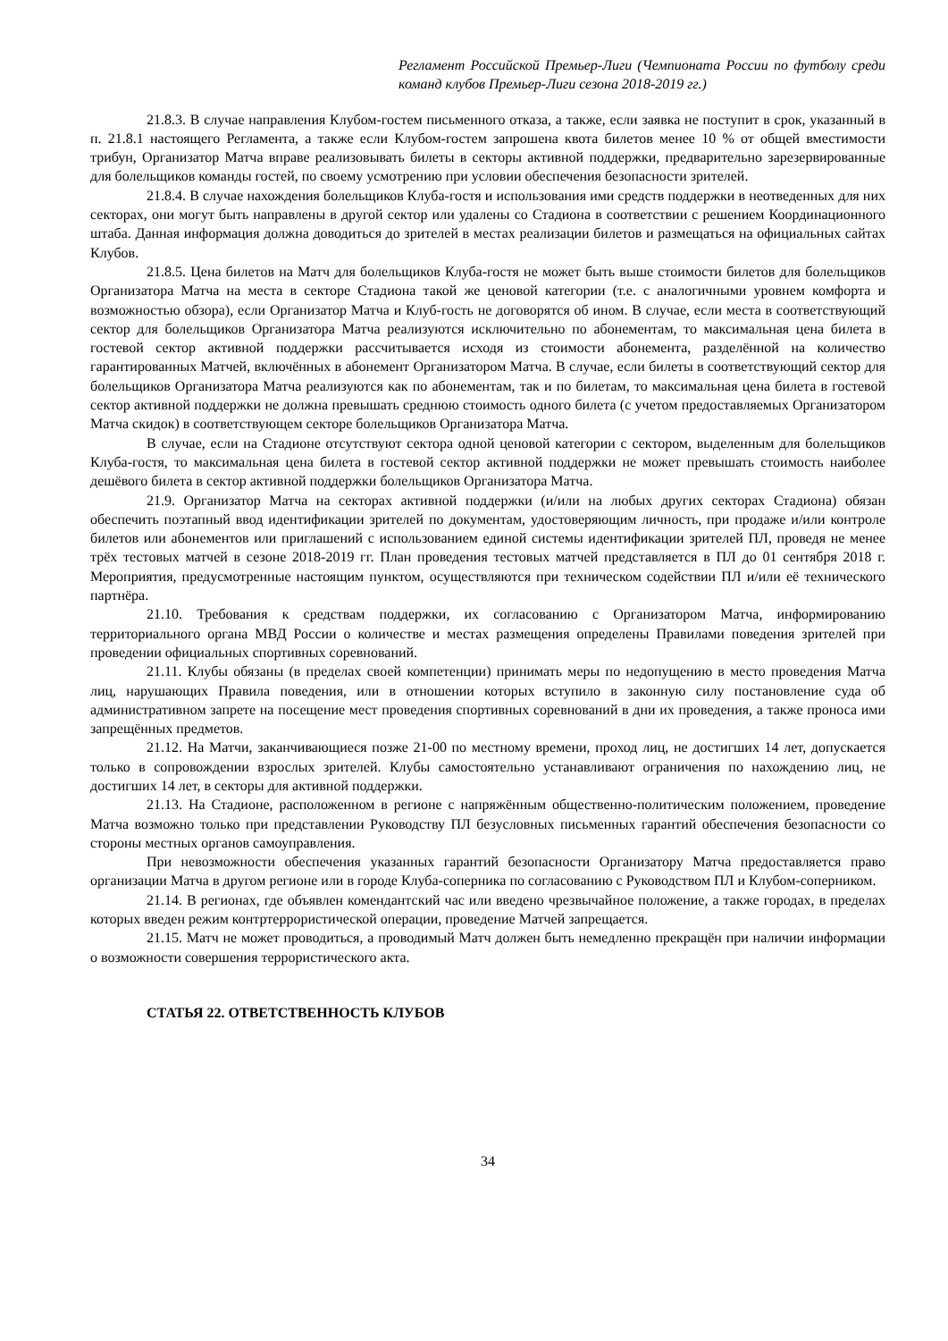Регламент Российской Премьер-Лиги (Чемпионата России по футболу среди команд клубов Премьер-Лиги сезона 2018-2019 гг.)
21.8.3. В случае направления Клубом-гостем письменного отказа, а также, если заявка не поступит в срок, указанный в п. 21.8.1 настоящего Регламента, а также если Клубом-гостем запрошена квота билетов менее 10 % от общей вместимости трибун, Организатор Матча вправе реализовывать билеты в секторы активной поддержки, предварительно зарезервированные для болельщиков команды гостей, по своему усмотрению при условии обеспечения безопасности зрителей.
21.8.4. В случае нахождения болельщиков Клуба-гостя и использования ими средств поддержки в неотведенных для них секторах, они могут быть направлены в другой сектор или удалены со Стадиона в соответствии с решением Координационного штаба. Данная информация должна доводиться до зрителей в местах реализации билетов и размещаться на официальных сайтах Клубов.
21.8.5. Цена билетов на Матч для болельщиков Клуба-гостя не может быть выше стоимости билетов для болельщиков Организатора Матча на места в секторе Стадиона такой же ценовой категории (т.е. с аналогичными уровнем комфорта и возможностью обзора), если Организатор Матча и Клуб-гость не договорятся об ином. В случае, если места в соответствующий сектор для болельщиков Организатора Матча реализуются исключительно по абонементам, то максимальная цена билета в гостевой сектор активной поддержки рассчитывается исходя из стоимости абонемента, разделённой на количество гарантированных Матчей, включённых в абонемент Организатором Матча. В случае, если билеты в соответствующий сектор для болельщиков Организатора Матча реализуются как по абонементам, так и по билетам, то максимальная цена билета в гостевой сектор активной поддержки не должна превышать среднюю стоимость одного билета (с учетом предоставляемых Организатором Матча скидок) в соответствующем секторе болельщиков Организатора Матча.
В случае, если на Стадионе отсутствуют сектора одной ценовой категории с сектором, выделенным для болельщиков Клуба-гостя, то максимальная цена билета в гостевой сектор активной поддержки не может превышать стоимость наиболее дешёвого билета в сектор активной поддержки болельщиков Организатора Матча.
21.9. Организатор Матча на секторах активной поддержки (и/или на любых других секторах Стадиона) обязан обеспечить поэтапный ввод идентификации зрителей по документам, удостоверяющим личность, при продаже и/или контроле билетов или абонементов или приглашений с использованием единой системы идентификации зрителей ПЛ, проведя не менее трёх тестовых матчей в сезоне 2018-2019 гг. План проведения тестовых матчей представляется в ПЛ до 01 сентября 2018 г. Мероприятия, предусмотренные настоящим пунктом, осуществляются при техническом содействии ПЛ и/или её технического партнёра.
21.10. Требования к средствам поддержки, их согласованию с Организатором Матча, информированию территориального органа МВД России о количестве и местах размещения определены Правилами поведения зрителей при проведении официальных спортивных соревнований.
21.11. Клубы обязаны (в пределах своей компетенции) принимать меры по недопущению в место проведения Матча лиц, нарушающих Правила поведения, или в отношении которых вступило в законную силу постановление суда об административном запрете на посещение мест проведения спортивных соревнований в дни их проведения, а также проноса ими запрещённых предметов.
21.12. На Матчи, заканчивающиеся позже 21-00 по местному времени, проход лиц, не достигших 14 лет, допускается только в сопровождении взрослых зрителей. Клубы самостоятельно устанавливают ограничения по нахождению лиц, не достигших 14 лет, в секторы для активной поддержки.
21.13. На Стадионе, расположенном в регионе с напряжённым общественно-политическим положением, проведение Матча возможно только при представлении Руководству ПЛ безусловных письменных гарантий обеспечения безопасности со стороны местных органов самоуправления.
При невозможности обеспечения указанных гарантий безопасности Организатору Матча предоставляется право организации Матча в другом регионе или в городе Клуба-соперника по согласованию с Руководством ПЛ и Клубом-соперником.
21.14. В регионах, где объявлен комендантский час или введено чрезвычайное положение, а также городах, в пределах которых введен режим контртеррористической операции, проведение Матчей запрещается.
21.15. Матч не может проводиться, а проводимый Матч должен быть немедленно прекращён при наличии информации о возможности совершения террористического акта.
СТАТЬЯ 22. ОТВЕТСТВЕННОСТЬ КЛУБОВ
34